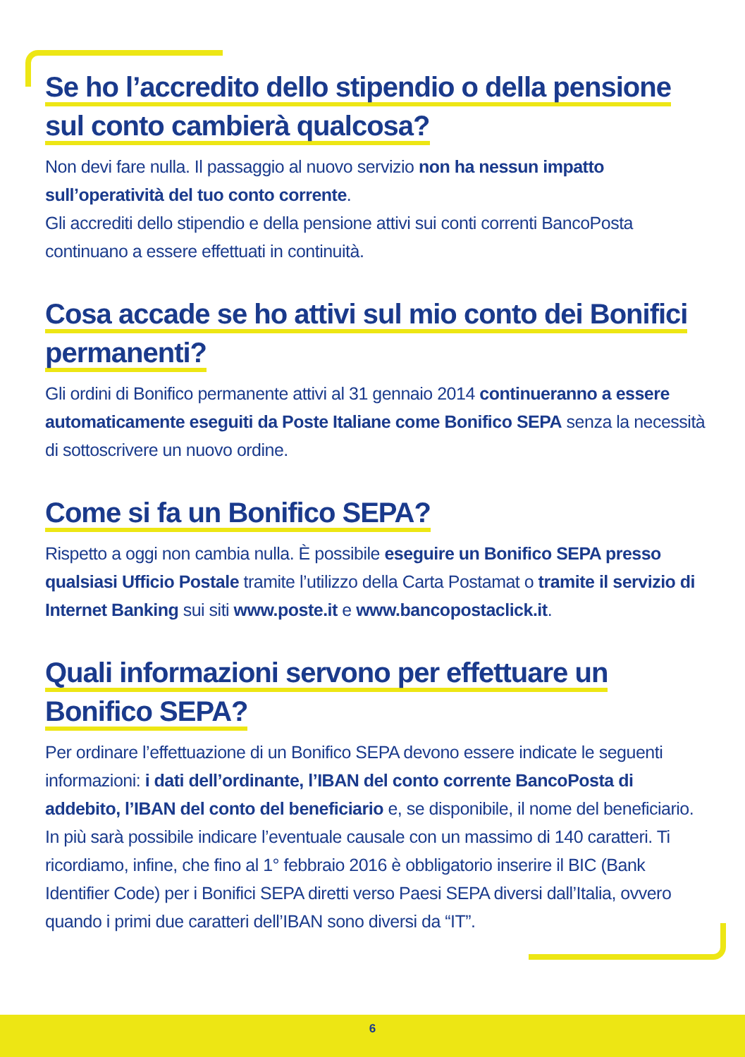Se ho l’accredito dello stipendio o della pensione
sul conto cambierà qualcosa?
Non devi fare nulla. Il passaggio al nuovo servizio non ha nessun impatto sull’operatività del tuo conto corrente.
Gli accrediti dello stipendio e della pensione attivi sui conti correnti BancoPosta continuano a essere effettuati in continuità.
Cosa accade se ho attivi sul mio conto dei Bonifici
permanenti?
Gli ordini di Bonifico permanente attivi al 31 gennaio 2014 continueranno a essere automaticamente eseguiti da Poste Italiane come Bonifico SEPA senza la necessità di sottoscrivere un nuovo ordine.
Come si fa un Bonifico SEPA?
Rispetto a oggi non cambia nulla. È possibile eseguire un Bonifico SEPA presso qualsiasi Ufficio Postale tramite l’utilizzo della Carta Postamat o tramite il servizio di Internet Banking sui siti www.poste.it e www.bancopostaclick.it.
Quali informazioni servono per effettuare un
Bonifico SEPA?
Per ordinare l’effettuazione di un Bonifico SEPA devono essere indicate le seguenti informazioni: i dati dell’ordinante, l’IBAN del conto corrente BancoPosta di addebito, l’IBAN del conto del beneficiario e, se disponibile, il nome del beneficiario.
In più sarà possibile indicare l’eventuale causale con un massimo di 140 caratteri. Ti ricordiamo, infine, che fino al 1° febbraio 2016 è obbligatorio inserire il BIC (Bank Identifier Code) per i Bonifici SEPA diretti verso Paesi SEPA diversi dall’Italia, ovvero quando i primi due caratteri dell’IBAN sono diversi da “IT”.
6